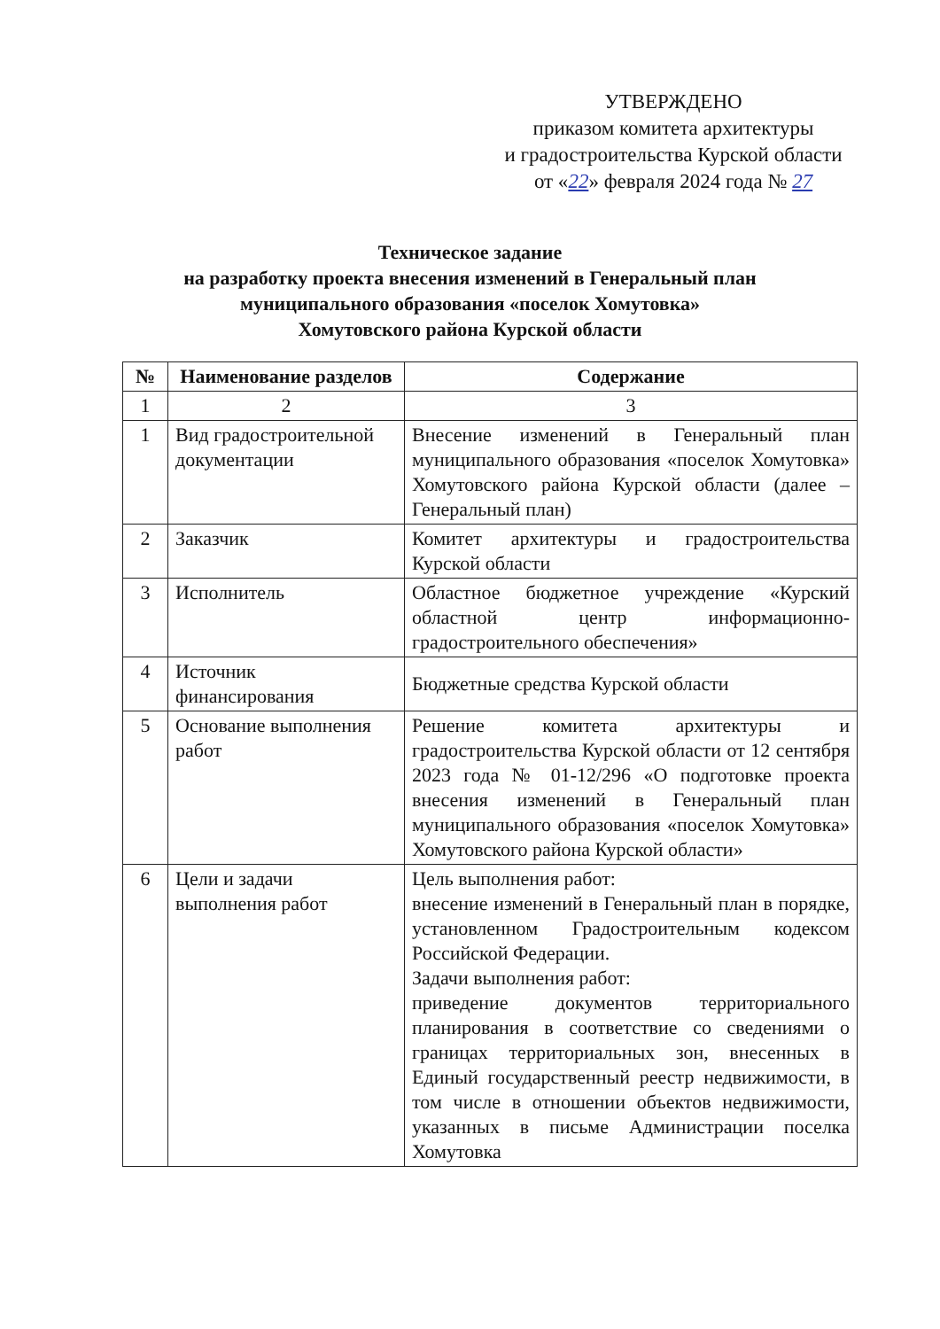УТВЕРЖДЕНО
приказом комитета архитектуры
и градостроительства Курской области
от «22» февраля 2024 года № 27
Техническое задание
на разработку проекта внесения изменений в Генеральный план
муниципального образования «поселок Хомутовка»
Хомутовского района Курской области
| № | Наименование разделов | Содержание |
| --- | --- | --- |
| 1 | 2 | 3 |
| 1 | Вид градостроительной документации | Внесение изменений в Генеральный план муниципального образования «поселок Хомутовка» Хомутовского района Курской области (далее – Генеральный план) |
| 2 | Заказчик | Комитет архитектуры и градостроительства Курской области |
| 3 | Исполнитель | Областное бюджетное учреждение «Курский областной центр информационно-градостроительного обеспечения» |
| 4 | Источник финансирования | Бюджетные средства Курской области |
| 5 | Основание выполнения работ | Решение комитета архитектуры и градостроительства Курской области от 12 сентября 2023 года № 01-12/296 «О подготовке проекта внесения изменений в Генеральный план муниципального образования «поселок Хомутовка» Хомутовского района Курской области» |
| 6 | Цели и задачи выполнения работ | Цель выполнения работ: внесение изменений в Генеральный план в порядке, установленном Градостроительным кодексом Российской Федерации. Задачи выполнения работ: приведение документов территориального планирования в соответствие со сведениями о границах территориальных зон, внесенных в Единый государственный реестр недвижимости, в том числе в отношении объектов недвижимости, указанных в письме Администрации поселка Хомутовка |